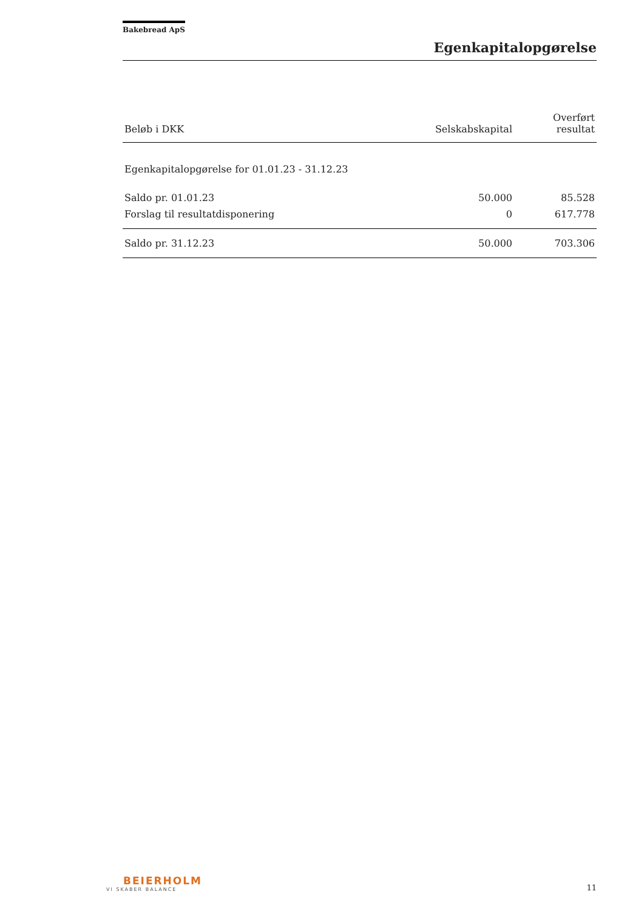Bakebread ApS
Egenkapitalopgørelse
| Beløb i DKK | Selskabskapital | Overført resultat |
| --- | --- | --- |
| Egenkapitalopgørelse for 01.01.23 - 31.12.23 | | |
| Saldo pr. 01.01.23 | 50.000 | 85.528 |
| Forslag til resultatdisponering | 0 | 617.778 |
| Saldo pr. 31.12.23 | 50.000 | 703.306 |
BEIERHOLM
VI SKABER BALANCE
11